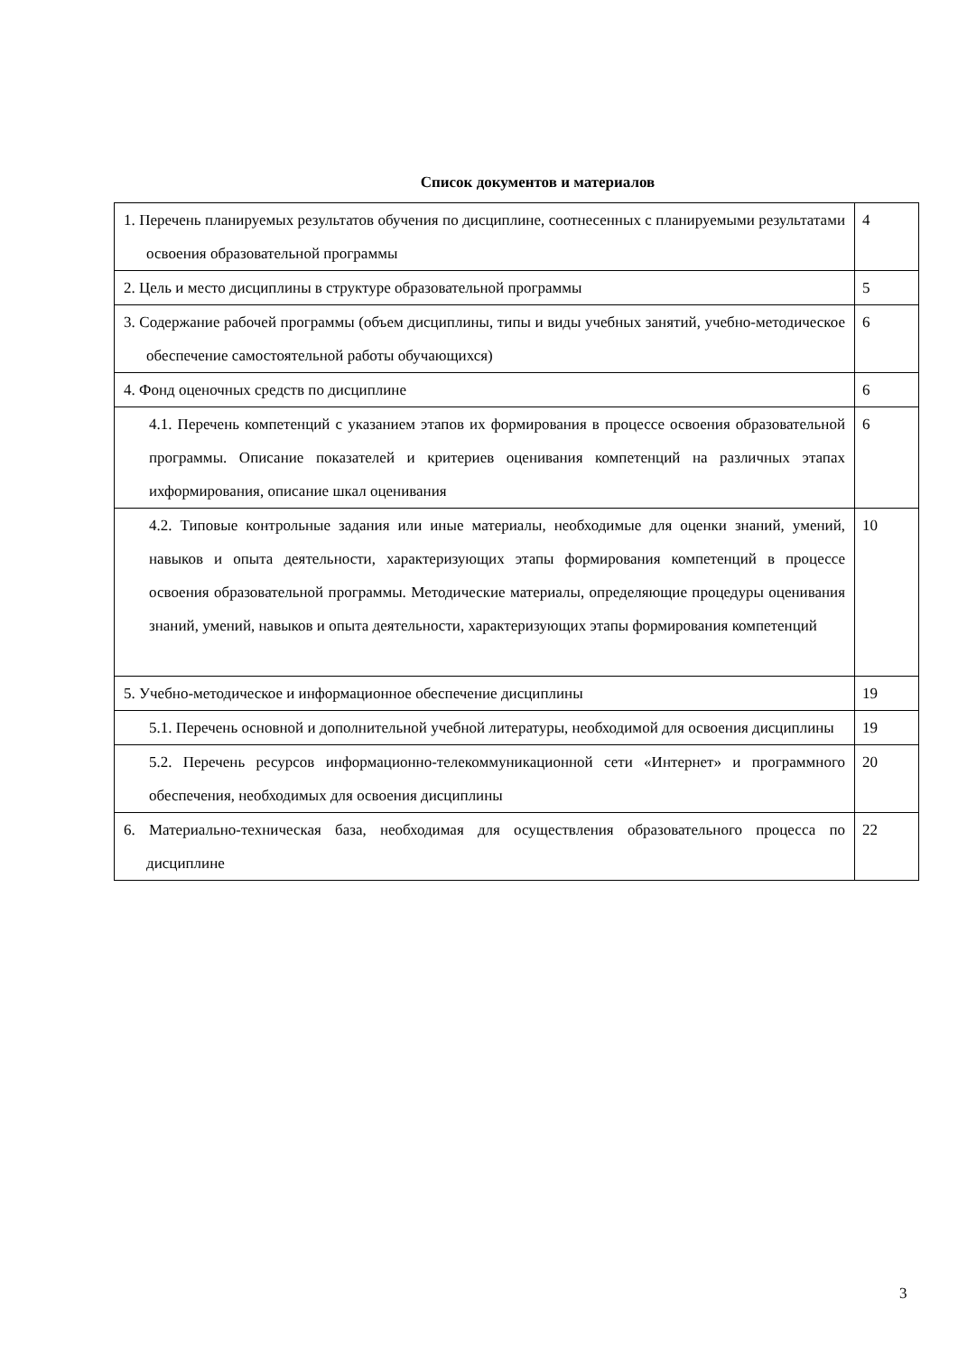Список документов и материалов
| 1. Перечень планируемых результатов обучения по дисциплине, соотнесенных с планируемыми результатами освоения образовательной программы | 4 |
| 2. Цель и место дисциплины в структуре образовательной программы | 5 |
| 3. Содержание рабочей программы (объем дисциплины, типы и виды учебных занятий, учебно-методическое обеспечение самостоятельной работы обучающихся) | 6 |
| 4. Фонд оценочных средств по дисциплине | 6 |
| 4.1. Перечень компетенций с указанием этапов их формирования в процессе освоения образовательной программы. Описание показателей и критериев оценивания компетенций на различных этапах ихформирования, описание шкал оценивания | 6 |
| 4.2. Типовые контрольные задания или иные материалы, необходимые для оценки знаний, умений, навыков и опыта деятельности, характеризующих этапы формирования компетенций в процессе освоения образовательной программы. Методические материалы, определяющие процедуры оценивания знаний, умений, навыков и опыта деятельности, характеризующих этапы формирования компетенций | 10 |
| 5. Учебно-методическое и информационное обеспечение дисциплины | 19 |
| 5.1. Перечень основной и дополнительной учебной литературы, необходимой для освоения дисциплины | 19 |
| 5.2. Перечень ресурсов информационно-телекоммуникационной сети «Интернет» и программного обеспечения, необходимых для освоения дисциплины | 20 |
| 6. Материально-техническая база, необходимая для осуществления образовательного процесса по дисциплине | 22 |
3